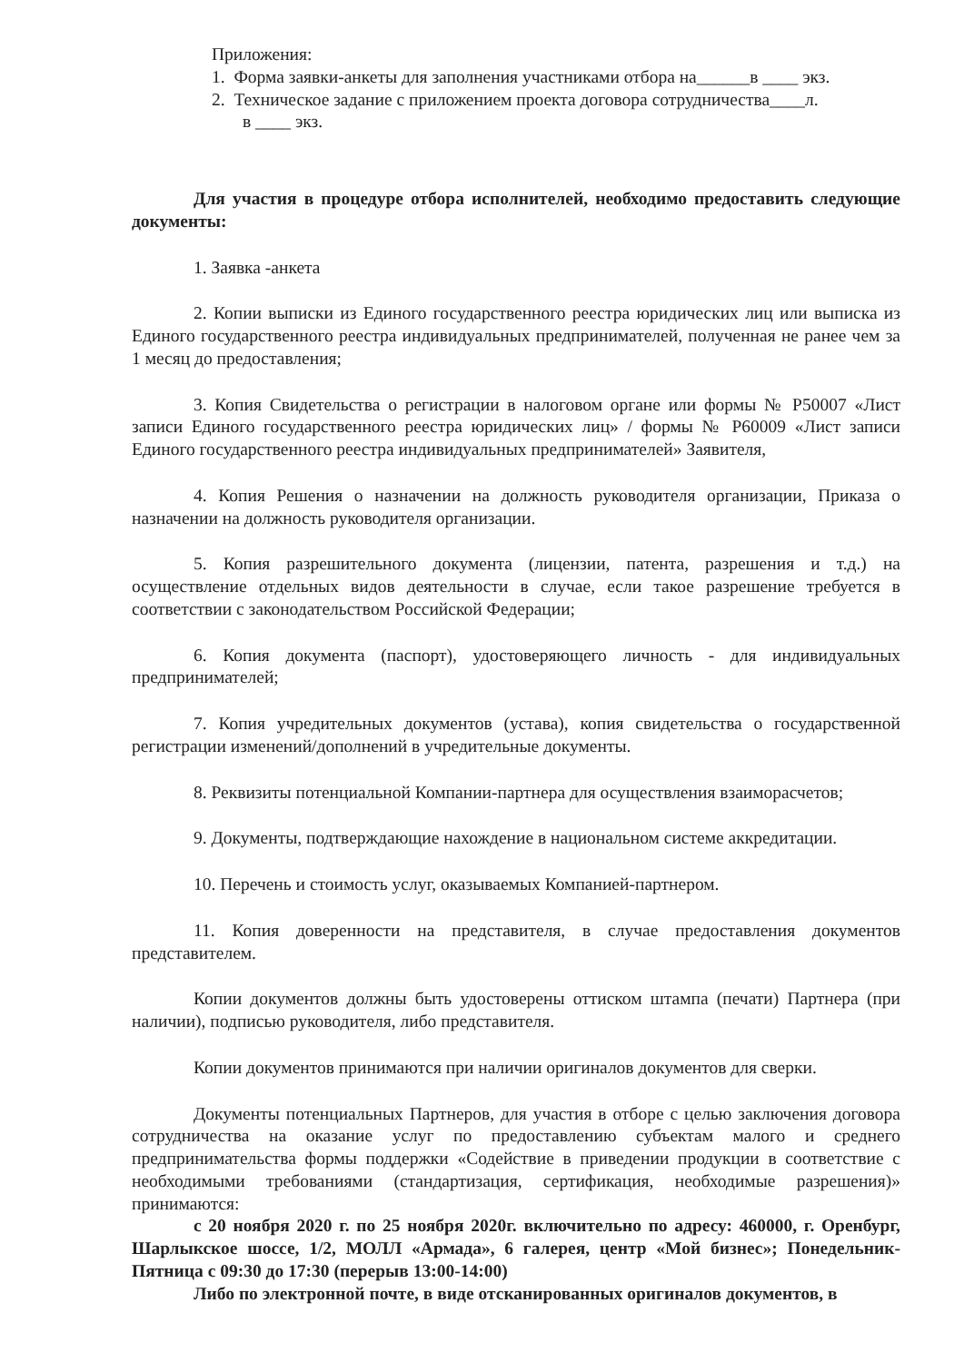Приложения:
1. Форма заявки-анкеты для заполнения участниками отбора на______в ____ экз.
2. Техническое задание с приложением проекта договора сотрудничества____л.
в ____ экз.
Для участия в процедуре отбора исполнителей, необходимо предоставить следующие документы:
1. Заявка -анкета
2. Копии выписки из Единого государственного реестра юридических лиц или выписка из Единого государственного реестра индивидуальных предпринимателей, полученная не ранее чем за 1 месяц до предоставления;
3. Копия Свидетельства о регистрации в налоговом органе или формы № Р50007 «Лист записи Единого государственного реестра юридических лиц» / формы № Р60009 «Лист записи Единого государственного реестра индивидуальных предпринимателей» Заявителя,
4. Копия Решения о назначении на должность руководителя организации, Приказа о назначении на должность руководителя организации.
5. Копия разрешительного документа (лицензии, патента, разрешения и т.д.) на осуществление отдельных видов деятельности в случае, если такое разрешение требуется в соответствии с законодательством Российской Федерации;
6. Копия документа (паспорт), удостоверяющего личность - для индивидуальных предпринимателей;
7. Копия учредительных документов (устава), копия свидетельства о государственной регистрации изменений/дополнений в учредительные документы.
8. Реквизиты потенциальной Компании-партнера для осуществления взаиморасчетов;
9. Документы, подтверждающие нахождение в национальном системе аккредитации.
10. Перечень и стоимость услуг, оказываемых Компанией-партнером.
11. Копия доверенности на представителя, в случае предоставления документов представителем.
Копии документов должны быть удостоверены оттиском штампа (печати) Партнера (при наличии), подписью руководителя, либо представителя.
Копии документов принимаются при наличии оригиналов документов для сверки.
Документы потенциальных Партнеров, для участия в отборе с целью заключения договора сотрудничества на оказание услуг по предоставлению субъектам малого и среднего предпринимательства формы поддержки «Содействие в приведении продукции в соответствие с необходимыми требованиями (стандартизация, сертификация, необходимые разрешения)» принимаются:
с 20 ноября 2020 г. по 25 ноября 2020г. включительно по адресу: 460000, г. Оренбург, Шарлыкское шоссе, 1/2, МОЛЛ «Армада», 6 галерея, центр «Мой бизнес»; Понедельник-Пятница с 09:30 до 17:30 (перерыв 13:00-14:00)
Либо по электронной почте, в виде отсканированных оригиналов документов, в